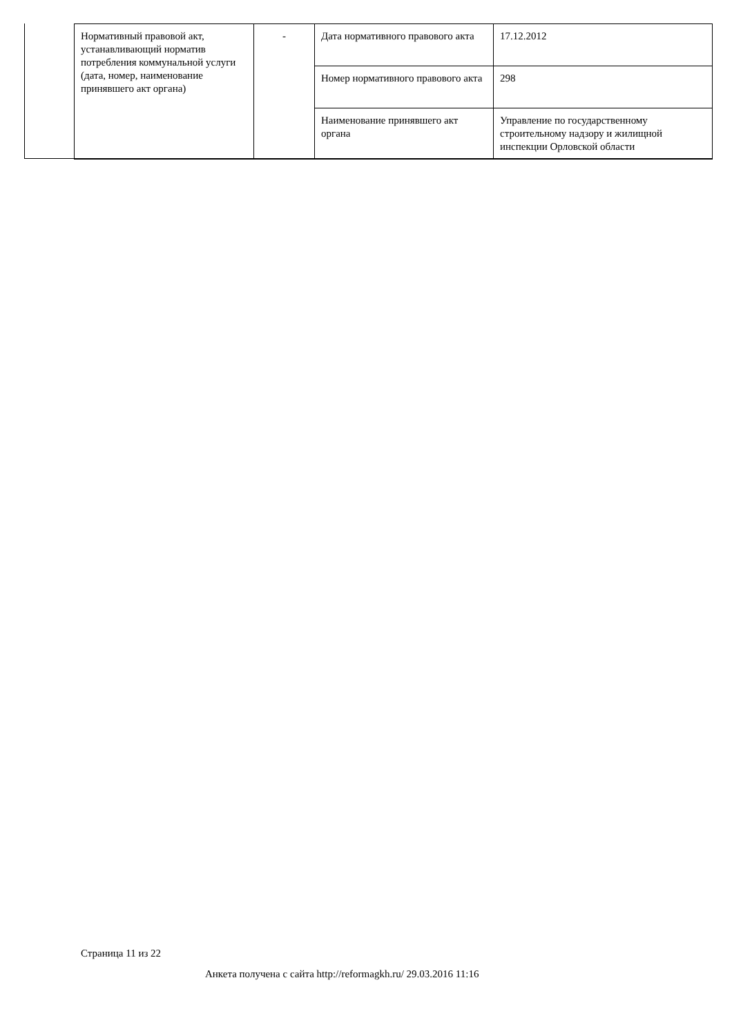| Нормативный правовой акт, устанавливающий норматив потребления коммунальной услуги (дата, номер, наименование принявшего акт органа) | - | Дата нормативного правового акта | 17.12.2012 |
| | | Номер нормативного правового акта | 298 |
| | | Наименование принявшего акт органа | Управление по государственному строительному надзору и жилищной инспекции Орловской области |
Страница 11 из 22
Анкета получена с сайта http://reformagkh.ru/ 29.03.2016 11:16